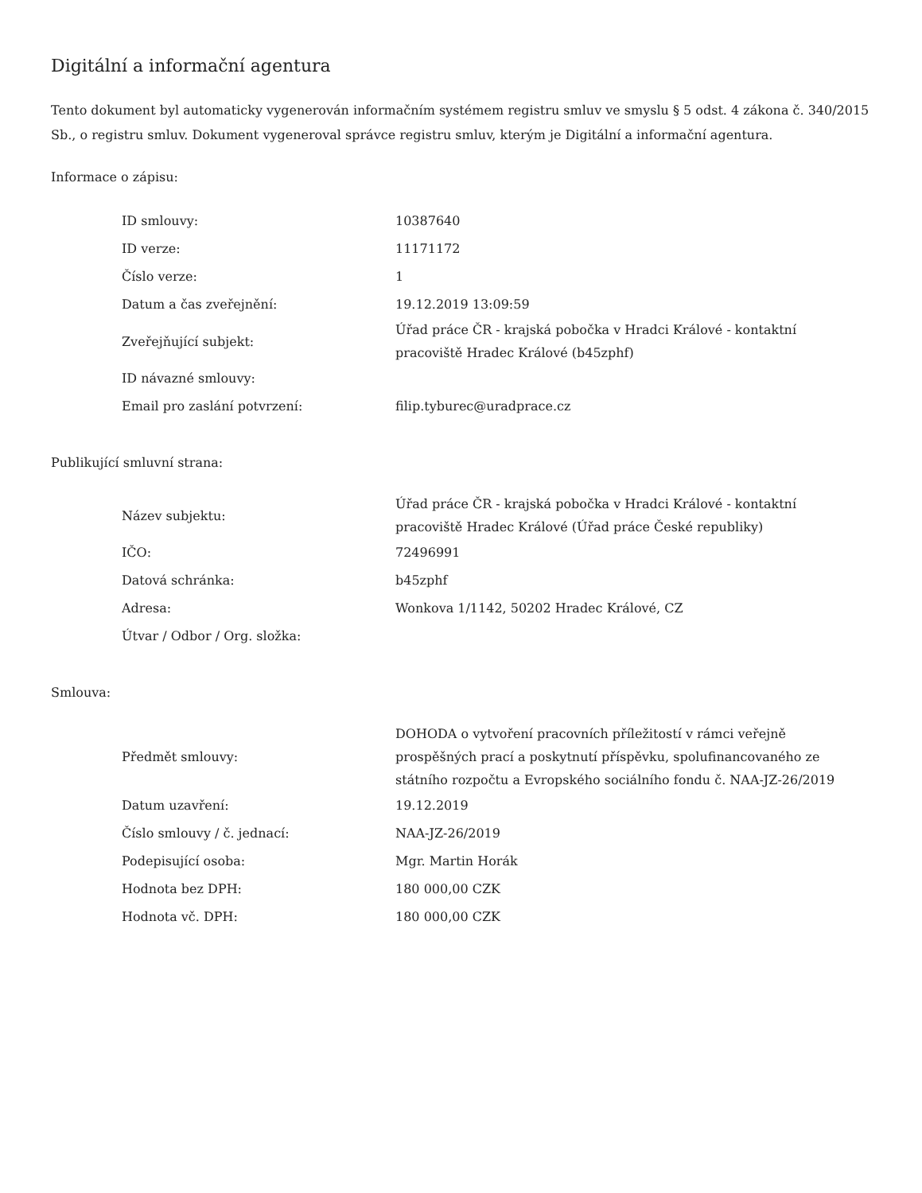Digitální a informační agentura
Tento dokument byl automaticky vygenerován informačním systémem registru smluv ve smyslu § 5 odst. 4 zákona č. 340/2015 Sb., o registru smluv. Dokument vygeneroval správce registru smluv, kterým je Digitální a informační agentura.
Informace o zápisu:
| ID smlouvy: | 10387640 |
| ID verze: | 11171172 |
| Číslo verze: | 1 |
| Datum a čas zveřejnění: | 19.12.2019 13:09:59 |
| Zveřejňující subjekt: | Úřad práce ČR - krajská pobočka v Hradci Králové - kontaktní pracoviště Hradec Králové (b45zphf) |
| ID návazné smlouvy: | |
| Email pro zaslání potvrzení: | filip.tyburec@uradprace.cz |
Publikující smluvní strana:
| Název subjektu: | Úřad práce ČR - krajská pobočka v Hradci Králové - kontaktní pracoviště Hradec Králové (Úřad práce České republiky) |
| IČO: | 72496991 |
| Datová schránka: | b45zphf |
| Adresa: | Wonkova 1/1142, 50202 Hradec Králové, CZ |
| Útvar / Odbor / Org. složka: | |
Smlouva:
| Předmět smlouvy: | DOHODA o vytvoření pracovních příležitostí v rámci veřejně prospěšných prací a poskytnutí příspěvku, spolufinancovaného ze státního rozpočtu a Evropského sociálního fondu č. NAA-JZ-26/2019 |
| Datum uzavření: | 19.12.2019 |
| Číslo smlouvy / č. jednací: | NAA-JZ-26/2019 |
| Podepisující osoba: | Mgr. Martin Horák |
| Hodnota bez DPH: | 180 000,00 CZK |
| Hodnota vč. DPH: | 180 000,00 CZK |